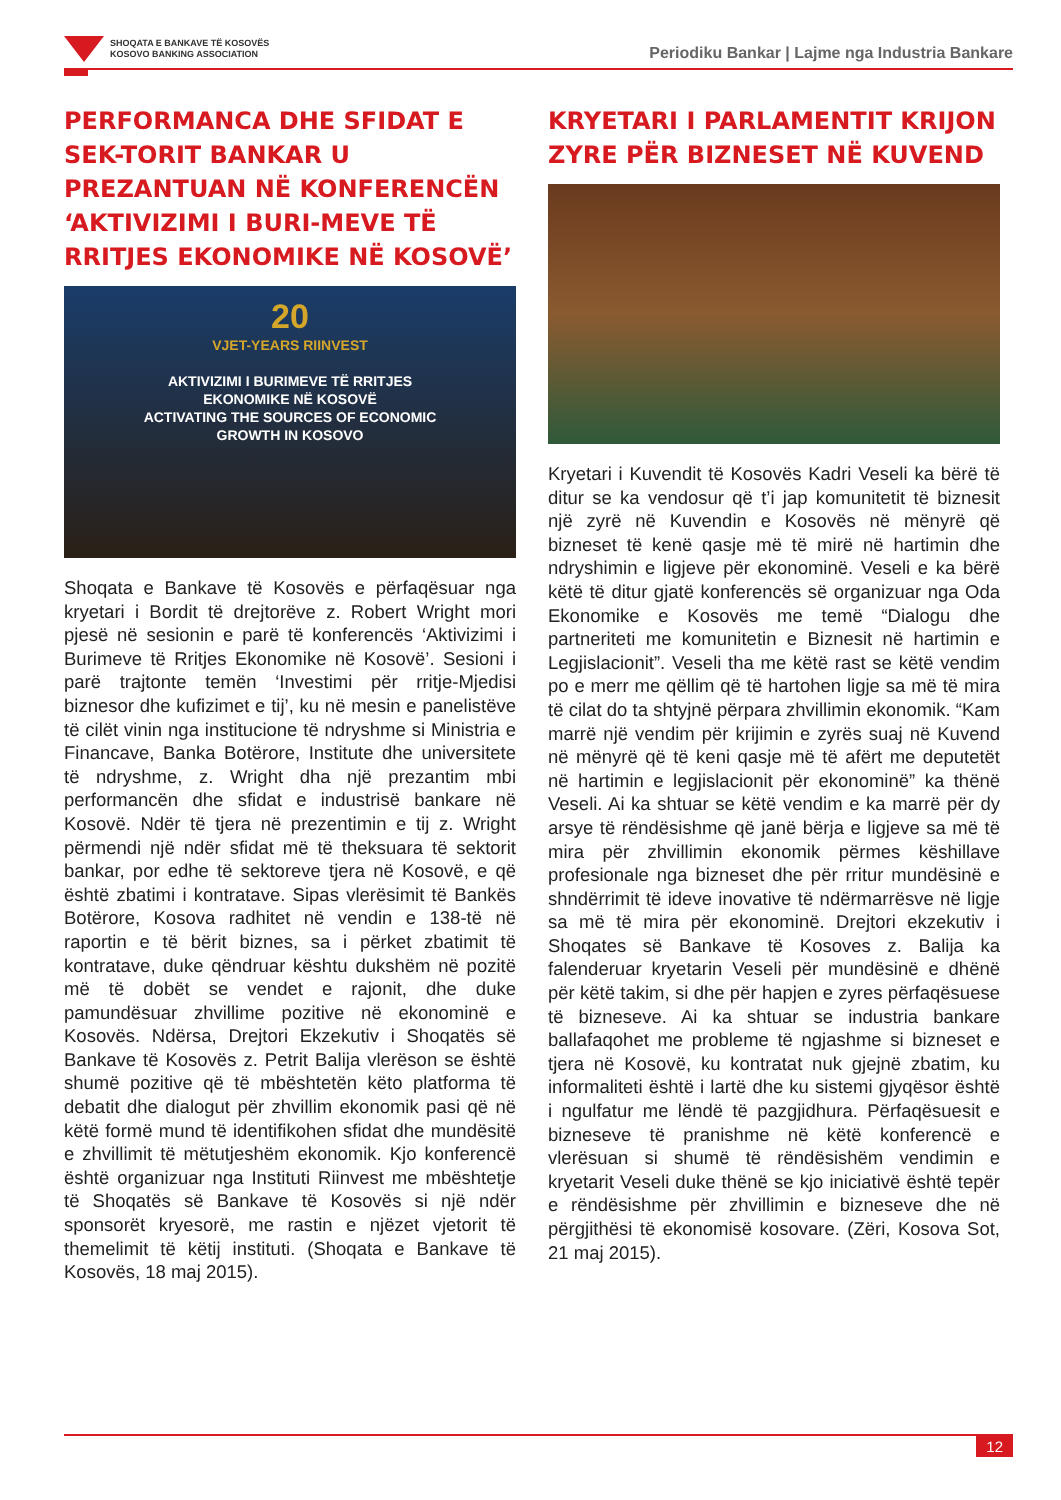SHOQATA E BANKAVE TË KOSOVËS
KOSOVO BANKING ASSOCIATION
Periodiku Bankar | Lajme nga Industria Bankare
PERFORMANCA DHE SFIDAT E SEK-TORIT BANKAR U PREZANTUAN NË KONFERENCËN ‘AKTIVIZIMI I BURI-MEVE TË RRITJES EKONOMIKE NË KOSOVË’
20
VJET-YEARS RIINVEST
AKTIVIZIMI I BURIMEVE TË RRITJES
EKONOMIKE NË KOSOVË
ACTIVATING THE SOURCES OF ECONOMIC
GROWTH IN KOSOVO
Shoqata e Bankave të Kosovës e përfaqësuar nga kryetari i Bordit të drejtorëve z. Robert Wright mori pjesë në sesionin e parë të konferencës ‘Aktivizimi i Burimeve të Rritjes Ekonomike në Kosovë’. Sesioni i parë trajtonte temën ‘Investimi për rritje-Mjedisi biznesor dhe kufizimet e tij’, ku në mesin e panelistëve të cilët vinin nga institucione të ndryshme si Ministria e Financave, Banka Botërore, Institute dhe universitete të ndryshme, z. Wright dha një prezantim mbi performancën dhe sfidat e industrisë bankare në Kosovë. Ndër të tjera në prezentimin e tij z. Wright përmendi një ndër sfidat më të theksuara të sektorit bankar, por edhe të sektoreve tjera në Kosovë, e që është zbatimi i kontratave. Sipas vlerësimit të Bankës Botërore, Kosova radhitet në vendin e 138-të në raportin e të bërit biznes, sa i përket zbatimit të kontratave, duke qëndruar kështu dukshëm në pozitë më të dobët se vendet e rajonit, dhe duke pamundësuar zhvillime pozitive në ekonominë e Kosovës. Ndërsa, Drejtori Ekzekutiv i Shoqatës së Bankave të Kosovës z. Petrit Balija vlerëson se është shumë pozitive që të mbështetën këto platforma të debatit dhe dialogut për zhvillim ekonomik pasi që në këtë formë mund të identifikohen sfidat dhe mundësitë e zhvillimit të mëtutjeshëm ekonomik. Kjo konferencë është organizuar nga Instituti Riinvest me mbështetje të Shoqatës së Bankave të Kosovës si një ndër sponsorët kryesorë, me rastin e njëzet vjetorit të themelimit të këtij instituti. (Shoqata e Bankave të Kosovës, 18 maj 2015).
KRYETARI I PARLAMENTIT KRIJON ZYRE PËR BIZNESET NË KUVEND
Kryetari i Kuvendit të Kosovës Kadri Veseli ka bërë të ditur se ka vendosur që t’i jap komunitetit të biznesit një zyrë në Kuvendin e Kosovës në mënyrë që bizneset të kenë qasje më të mirë në hartimin dhe ndryshimin e ligjeve për ekonominë. Veseli e ka bërë këtë të ditur gjatë konferencës së organizuar nga Oda Ekonomike e Kosovës me temë “Dialogu dhe partneriteti me komunitetin e Biznesit në hartimin e Legjislacionit”. Veseli tha me këtë rast se këtë vendim po e merr me qëllim që të hartohen ligje sa më të mira të cilat do ta shtyjnë përpara zhvillimin ekonomik. “Kam marrë një vendim për krijimin e zyrës suaj në Kuvend në mënyrë që të keni qasje më të afërt me deputetët në hartimin e legjislacionit për ekonominë” ka thënë Veseli. Ai ka shtuar se këtë vendim e ka marrë për dy arsye të rëndësishme që janë bërja e ligjeve sa më të mira për zhvillimin ekonomik përmes këshillave profesionale nga bizneset dhe për rritur mundësinë e shndërrimit të ideve inovative të ndërmarrësve në ligje sa më të mira për ekonominë. Drejtori ekzekutiv i Shoqates së Bankave të Kosoves z. Balija ka falenderuar kryetarin Veseli për mundësinë e dhënë për këtë takim, si dhe për hapjen e zyres përfaqësuese të bizneseve. Ai ka shtuar se industria bankare ballafaqohet me probleme të ngjashme si bizneset e tjera në Kosovë, ku kontratat nuk gjejnë zbatim, ku informaliteti është i lartë dhe ku sistemi gjyqësor është i ngulfatur me lëndë të pazgjidhura. Përfaqësuesit e bizneseve të pranishme në këtë konferencë e vlerësuan si shumë të rëndësishëm vendimin e kryetarit Veseli duke thënë se kjo iniciativë është tepër e rëndësishme për zhvillimin e bizneseve dhe në përgjithësi të ekonomisë kosovare. (Zëri, Kosova Sot, 21 maj 2015).
12